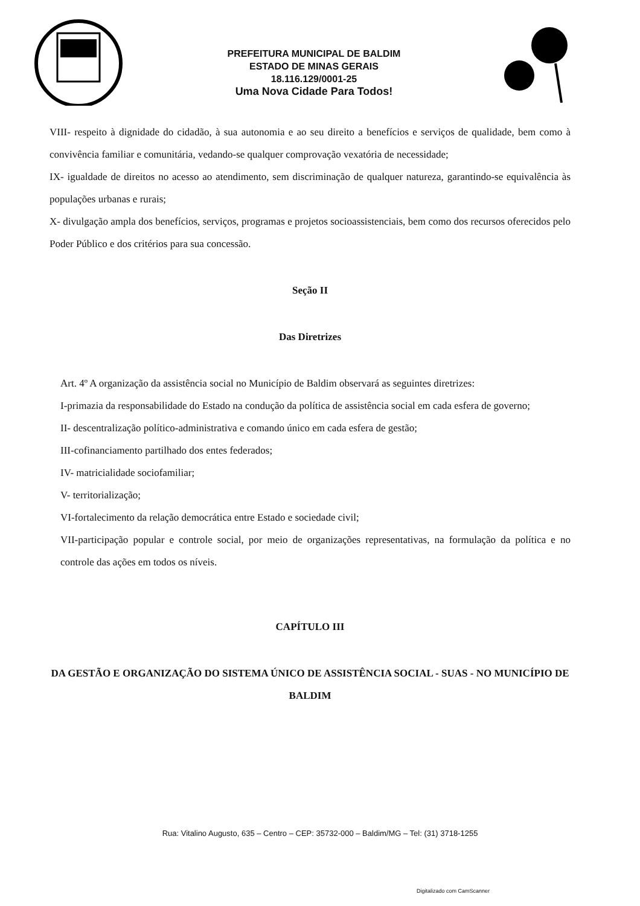PREFEITURA MUNICIPAL DE BALDIM
ESTADO DE MINAS GERAIS
18.116.129/0001-25
Uma Nova Cidade Para Todos!
VIII- respeito à dignidade do cidadão, à sua autonomia e ao seu direito a benefícios e serviços de qualidade, bem como à convivência familiar e comunitária, vedando-se qualquer comprovação vexatória de necessidade;
IX- igualdade de direitos no acesso ao atendimento, sem discriminação de qualquer natureza, garantindo-se equivalência às populações urbanas e rurais;
X- divulgação ampla dos benefícios, serviços, programas e projetos socioassistenciais, bem como dos recursos oferecidos pelo Poder Público e dos critérios para sua concessão.
Seção II
Das Diretrizes
Art. 4º A organização da assistência social no Município de Baldim observará as seguintes diretrizes:
I-primazia da responsabilidade do Estado na condução da política de assistência social em cada esfera de governo;
II- descentralização político-administrativa e comando único em cada esfera de gestão;
III-cofinanciamento partilhado dos entes federados;
IV- matricialidade sociofamiliar;
V- territorialização;
VI-fortalecimento da relação democrática entre Estado e sociedade civil;
VII-participação popular e controle social, por meio de organizações representativas, na formulação da política e no controle das ações em todos os níveis.
CAPÍTULO III
DA GESTÃO E ORGANIZAÇÃO DO SISTEMA ÚNICO DE ASSISTÊNCIA SOCIAL - SUAS - NO MUNICÍPIO DE BALDIM
Rua: Vitalino Augusto, 635 – Centro – CEP: 35732-000 – Baldim/MG – Tel: (31) 3718-1255
Digitalizado com CamScanner